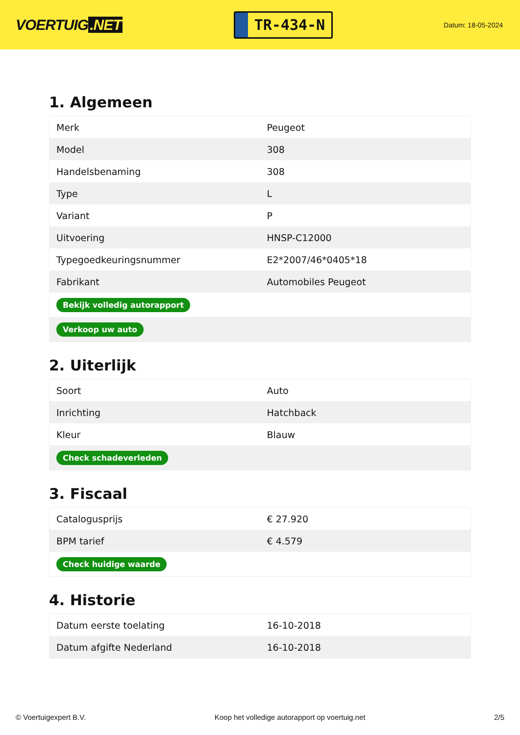VOERTUIG.NET
TR-434-N
Datum: 18-05-2024
1. Algemeen
| Merk | Peugeot |
| Model | 308 |
| Handelsbenaming | 308 |
| Type | L |
| Variant | P |
| Uitvoering | HNSP-C12000 |
| Typegoedkeuringsnummer | E2*2007/46*0405*18 |
| Fabrikant | Automobiles Peugeot |
| Bekijk volledig autorapport | |
| Verkoop uw auto | |
2. Uiterlijk
| Soort | Auto |
| Inrichting | Hatchback |
| Kleur | Blauw |
| Check schadeverleden | |
3. Fiscaal
| Catalogusprijs | € 27.920 |
| BPM tarief | € 4.579 |
| Check huidige waarde | |
4. Historie
| Datum eerste toelating | 16-10-2018 |
| Datum afgifte Nederland | 16-10-2018 |
© Voertuigexpert B.V. Koop het volledige autorapport op voertuig.net 2/5